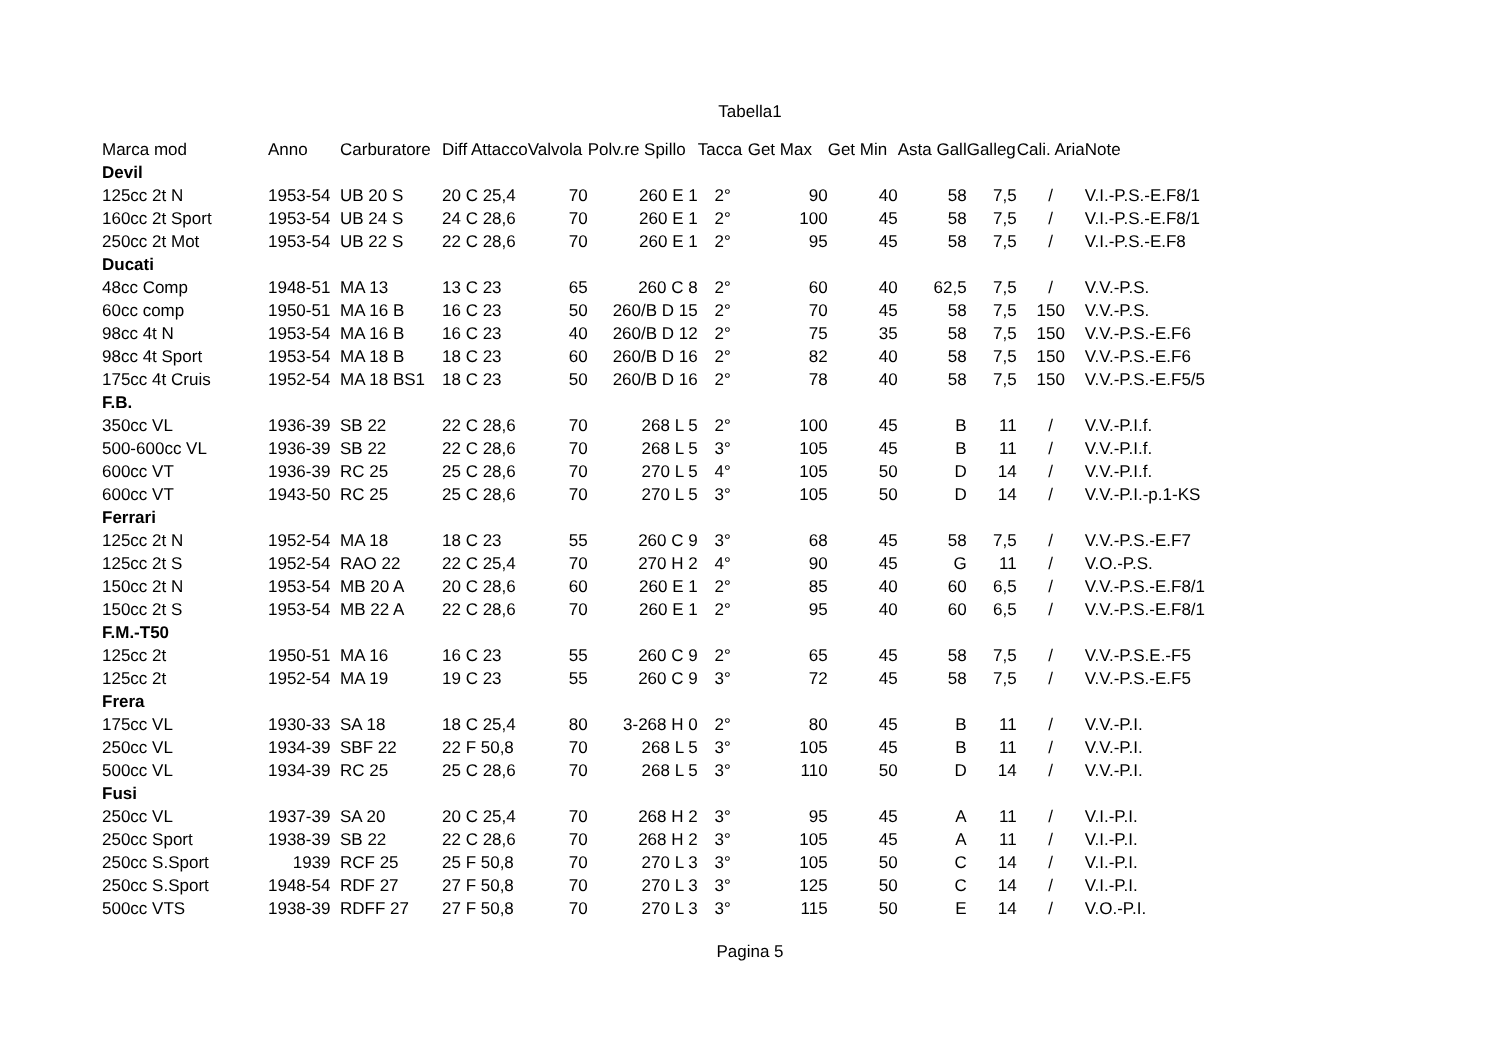Tabella1
| Marca mod | Anno | Carburatore | Diff Attacco | Valvola | Polv.re Spillo | Tacca | Get Max | Get Min | Asta Gall | Galleg | Cali. Aria | Note |
| --- | --- | --- | --- | --- | --- | --- | --- | --- | --- | --- | --- | --- |
| Devil | | | | | | | | | | | | |
| 125cc 2t N | 1953-54 | UB 20 S | 20 C 25,4 | 70 | 260 E 1 | 2° | 90 | 40 | 58 | 7,5 | / | V.I.-P.S.-E.F8/1 |
| 160cc 2t Sport | 1953-54 | UB 24 S | 24 C 28,6 | 70 | 260 E 1 | 2° | 100 | 45 | 58 | 7,5 | / | V.I.-P.S.-E.F8/1 |
| 250cc 2t Mot | 1953-54 | UB 22 S | 22 C 28,6 | 70 | 260 E 1 | 2° | 95 | 45 | 58 | 7,5 | / | V.I.-P.S.-E.F8 |
| Ducati | | | | | | | | | | | | |
| 48cc Comp | 1948-51 | MA 13 | 13 C 23 | 65 | 260 C 8 | 2° | 60 | 40 | 62,5 | 7,5 | / | V.V.-P.S. |
| 60cc comp | 1950-51 | MA 16 B | 16 C 23 | 50 | 260/B D 15 | 2° | 70 | 45 | 58 | 7,5 | 150 | V.V.-P.S. |
| 98cc 4t N | 1953-54 | MA 16 B | 16 C 23 | 40 | 260/B D 12 | 2° | 75 | 35 | 58 | 7,5 | 150 | V.V.-P.S.-E.F6 |
| 98cc 4t Sport | 1953-54 | MA 18 B | 18 C 23 | 60 | 260/B D 16 | 2° | 82 | 40 | 58 | 7,5 | 150 | V.V.-P.S.-E.F6 |
| 175cc 4t Cruis | 1952-54 | MA 18 BS1 | 18 C 23 | 50 | 260/B D 16 | 2° | 78 | 40 | 58 | 7,5 | 150 | V.V.-P.S.-E.F5/5 |
| F.B. | | | | | | | | | | | | |
| 350cc VL | 1936-39 | SB 22 | 22 C 28,6 | 70 | 268 L 5 | 2° | 100 | 45 | B | 11 | / | V.V.-P.I.f. |
| 500-600cc VL | 1936-39 | SB 22 | 22 C 28,6 | 70 | 268 L 5 | 3° | 105 | 45 | B | 11 | / | V.V.-P.I.f. |
| 600cc VT | 1936-39 | RC 25 | 25 C 28,6 | 70 | 270 L 5 | 4° | 105 | 50 | D | 14 | / | V.V.-P.I.f. |
| 600cc VT | 1943-50 | RC 25 | 25 C 28,6 | 70 | 270 L 5 | 3° | 105 | 50 | D | 14 | / | V.V.-P.I.-p.1-KS |
| Ferrari | | | | | | | | | | | | |
| 125cc 2t N | 1952-54 | MA 18 | 18 C 23 | 55 | 260 C 9 | 3° | 68 | 45 | 58 | 7,5 | / | V.V.-P.S.-E.F7 |
| 125cc 2t S | 1952-54 | RAO 22 | 22 C 25,4 | 70 | 270 H 2 | 4° | 90 | 45 | G | 11 | / | V.O.-P.S. |
| 150cc 2t N | 1953-54 | MB 20 A | 20 C 28,6 | 60 | 260 E 1 | 2° | 85 | 40 | 60 | 6,5 | / | V.V.-P.S.-E.F8/1 |
| 150cc 2t S | 1953-54 | MB 22 A | 22 C 28,6 | 70 | 260 E 1 | 2° | 95 | 40 | 60 | 6,5 | / | V.V.-P.S.-E.F8/1 |
| F.M.-T50 | | | | | | | | | | | | |
| 125cc 2t | 1950-51 | MA 16 | 16 C 23 | 55 | 260 C 9 | 2° | 65 | 45 | 58 | 7,5 | / | V.V.-P.S.E.-F5 |
| 125cc 2t | 1952-54 | MA 19 | 19 C 23 | 55 | 260 C 9 | 3° | 72 | 45 | 58 | 7,5 | / | V.V.-P.S.-E.F5 |
| Frera | | | | | | | | | | | | |
| 175cc VL | 1930-33 | SA 18 | 18 C 25,4 | 80 | 3-268 H 0 | 2° | 80 | 45 | B | 11 | / | V.V.-P.I. |
| 250cc VL | 1934-39 | SBF 22 | 22 F 50,8 | 70 | 268 L 5 | 3° | 105 | 45 | B | 11 | / | V.V.-P.I. |
| 500cc VL | 1934-39 | RC 25 | 25 C 28,6 | 70 | 268 L 5 | 3° | 110 | 50 | D | 14 | / | V.V.-P.I. |
| Fusi | | | | | | | | | | | | |
| 250cc VL | 1937-39 | SA 20 | 20 C 25,4 | 70 | 268 H 2 | 3° | 95 | 45 | A | 11 | / | V.I.-P.I. |
| 250cc Sport | 1938-39 | SB 22 | 22 C 28,6 | 70 | 268 H 2 | 3° | 105 | 45 | A | 11 | / | V.I.-P.I. |
| 250cc S.Sport | 1939 | RCF 25 | 25 F 50,8 | 70 | 270 L 3 | 3° | 105 | 50 | C | 14 | / | V.I.-P.I. |
| 250cc S.Sport | 1948-54 | RDF 27 | 27 F 50,8 | 70 | 270 L 3 | 3° | 125 | 50 | C | 14 | / | V.I.-P.I. |
| 500cc VTS | 1938-39 | RDFF 27 | 27 F 50,8 | 70 | 270 L 3 | 3° | 115 | 50 | E | 14 | / | V.O.-P.I. |
Pagina 5